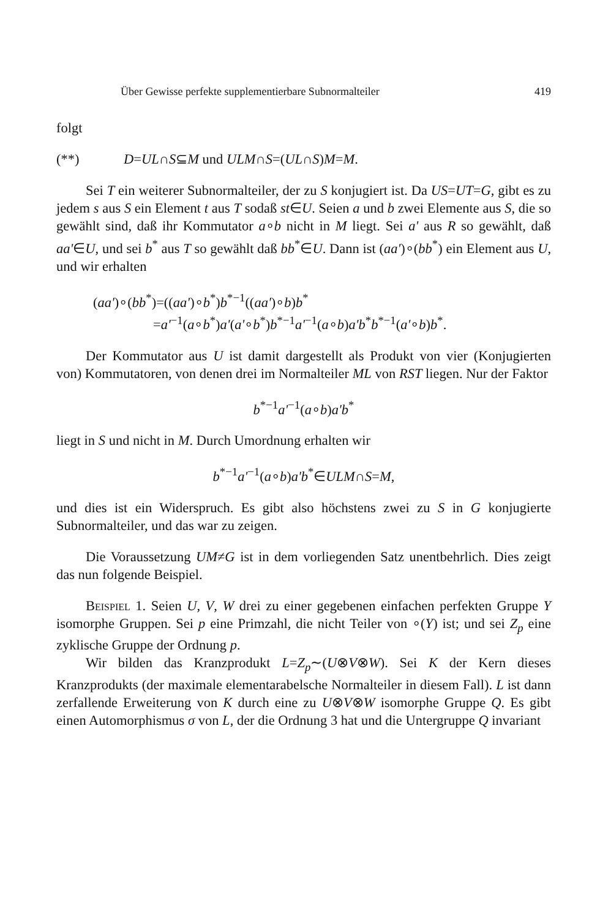Über Gewisse perfekte supplementierbare Subnormalteiler 419
folgt
(**) D=UL∩S⊆M und ULM∩S=(UL∩S)M=M.
Sei T ein weiterer Subnormalteiler, der zu S konjugiert ist. Da US=UT=G, gibt es zu jedem s aus S ein Element t aus T sodaß st∈U. Seien a und b zwei Elemente aus S, die so gewählt sind, daß ihr Kommutator a∘b nicht in M liegt. Sei a' aus R so gewählt, daß aa'∈U, und sei b<sup>*</sup> aus T so gewählt daß bb<sup>*</sup>∈U. Dann ist (aa')∘(bb<sup>*</sup>) ein Element aus U, und wir erhalten
(aa')∘(bb<sup>*</sup>)=((aa')∘b<sup>*</sup>)b<sup>*−1</sup>((aa')∘b)b<sup>*</sup>
=a'<sup>−1</sup>(a∘b<sup>*</sup>)a'(a'∘b<sup>*</sup>)b<sup>*−1</sup>a'<sup>−1</sup>(a∘b)a'b<sup>*</sup>b<sup>*−1</sup>(a'∘b)b<sup>*</sup>.
Der Kommutator aus U ist damit dargestellt als Produkt von vier (Konjugierten von) Kommutatoren, von denen drei im Normalteiler ML von RST liegen. Nur der Faktor
b<sup>*−1</sup>a'<sup>−1</sup>(a∘b)a'b<sup>*</sup>
liegt in S und nicht in M. Durch Umordnung erhalten wir
b<sup>*−1</sup>a'<sup>−1</sup>(a∘b)a'b<sup>*</sup>∈ULM∩S=M,
und dies ist ein Widerspruch. Es gibt also höchstens zwei zu S in G konjugierte Subnormalteiler, und das war zu zeigen.
Die Voraussetzung UM≠G ist in dem vorliegenden Satz unentbehrlich. Dies zeigt das nun folgende Beispiel.
Beispiel 1. Seien U, V, W drei zu einer gegebenen einfachen perfekten Gruppe Y isomorphe Gruppen. Sei p eine Primzahl, die nicht Teiler von ∘(Y) ist; und sei Z<sub>p</sub> eine zyklische Gruppe der Ordnung p.
Wir bilden das Kranzprodukt L=Z<sub>p</sub>∼(U⊗V⊗W). Sei K der Kern dieses Kranzprodukts (der maximale elementarabelsche Normalteiler in diesem Fall). L ist dann zerfallende Erweiterung von K durch eine zu U⊗V⊗W isomorphe Gruppe Q. Es gibt einen Automorphismus σ von L, der die Ordnung 3 hat und die Untergruppe Q invariant